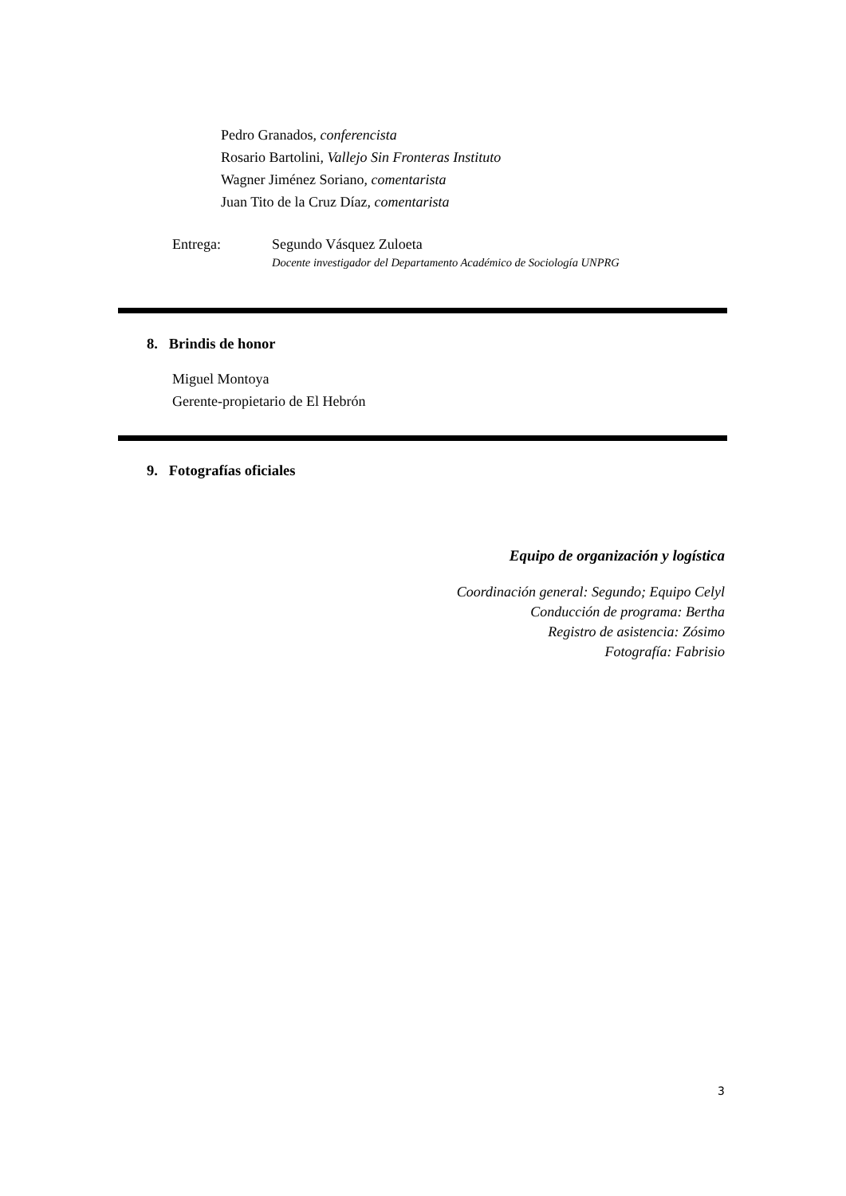Pedro Granados, conferencista
Rosario Bartolini, Vallejo Sin Fronteras Instituto
Wagner Jiménez Soriano, comentarista
Juan Tito de la Cruz Díaz, comentarista
Entrega: Segundo Vásquez Zuloeta
Docente investigador del Departamento Académico de Sociología UNPRG
8. Brindis de honor
Miguel Montoya
Gerente-propietario de El Hebrón
9. Fotografías oficiales
Equipo de organización y logística
Coordinación general: Segundo; Equipo Celyl
Conducción de programa: Bertha
Registro de asistencia: Zósimo
Fotografía: Fabrisio
3